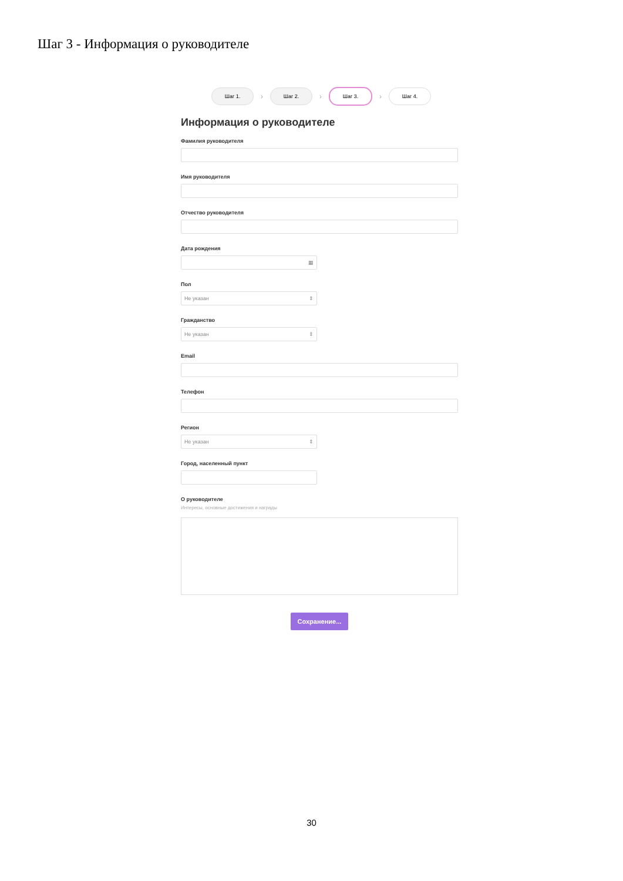Шаг 3 - Информация о руководителе
Шаг 1.
›
Шаг 2.
›
Шаг 3.
›
Шаг 4.
Информация о руководителе
Фамилия руководителя
Имя руководителя
Отчество руководителя
Дата рождения
▦
Пол
Не указан ⇕
Гражданство
Не указан ⇕
Email
Телефон
Регион
Не указан ⇕
Город, населенный пункт
О руководителе
Интересы, основные достижения и награды
Сохранение...
30